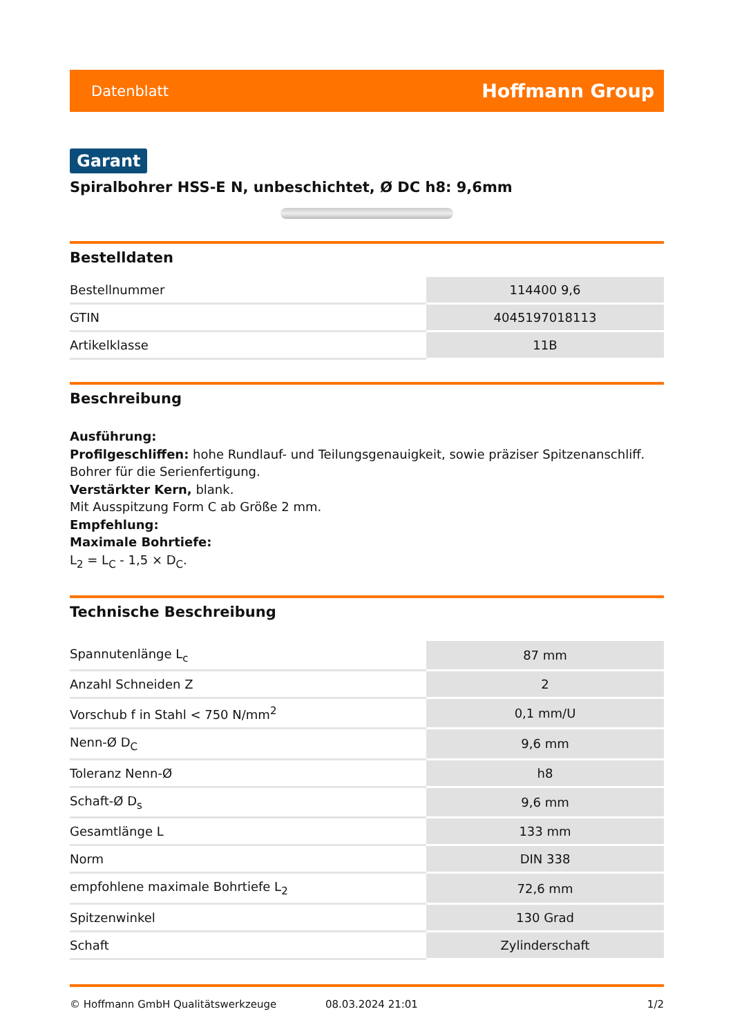Datenblatt Hoffmann Group
Garant
Spiralbohrer HSS-E N, unbeschichtet, Ø DC h8: 9,6mm
Bestelldaten
| Bestellnummer | 114400 9,6 |
| GTIN | 4045197018113 |
| Artikelklasse | 11B |
Beschreibung
Ausführung:
Profilgeschliffen: hohe Rundlauf- und Teilungsgenauigkeit, sowie präziser Spitzenanschliff.
Bohrer für die Serienfertigung.
Verstärkter Kern, blank.
Mit Ausspitzung Form C ab Größe 2 mm.
Empfehlung:
Maximale Bohrtiefe:
L<sub>2</sub> = L<sub>C</sub> - 1,5 × D<sub>C</sub>.
Technische Beschreibung
| Spannutenlänge L<sub>c</sub> | 87 mm |
| Anzahl Schneiden Z | 2 |
| Vorschub f in Stahl < 750 N/mm<sup>2</sup> | 0,1 mm/U |
| Nenn-Ø D<sub>C</sub> | 9,6 mm |
| Toleranz Nenn-Ø | h8 |
| Schaft-Ø D<sub>s</sub> | 9,6 mm |
| Gesamtlänge L | 133 mm |
| Norm | DIN 338 |
| empfohlene maximale Bohrtiefe L<sub>2</sub> | 72,6 mm |
| Spitzenwinkel | 130 Grad |
| Schaft | Zylinderschaft |
© Hoffmann GmbH Qualitätswerkzeuge 08.03.2024 21:01 1/2